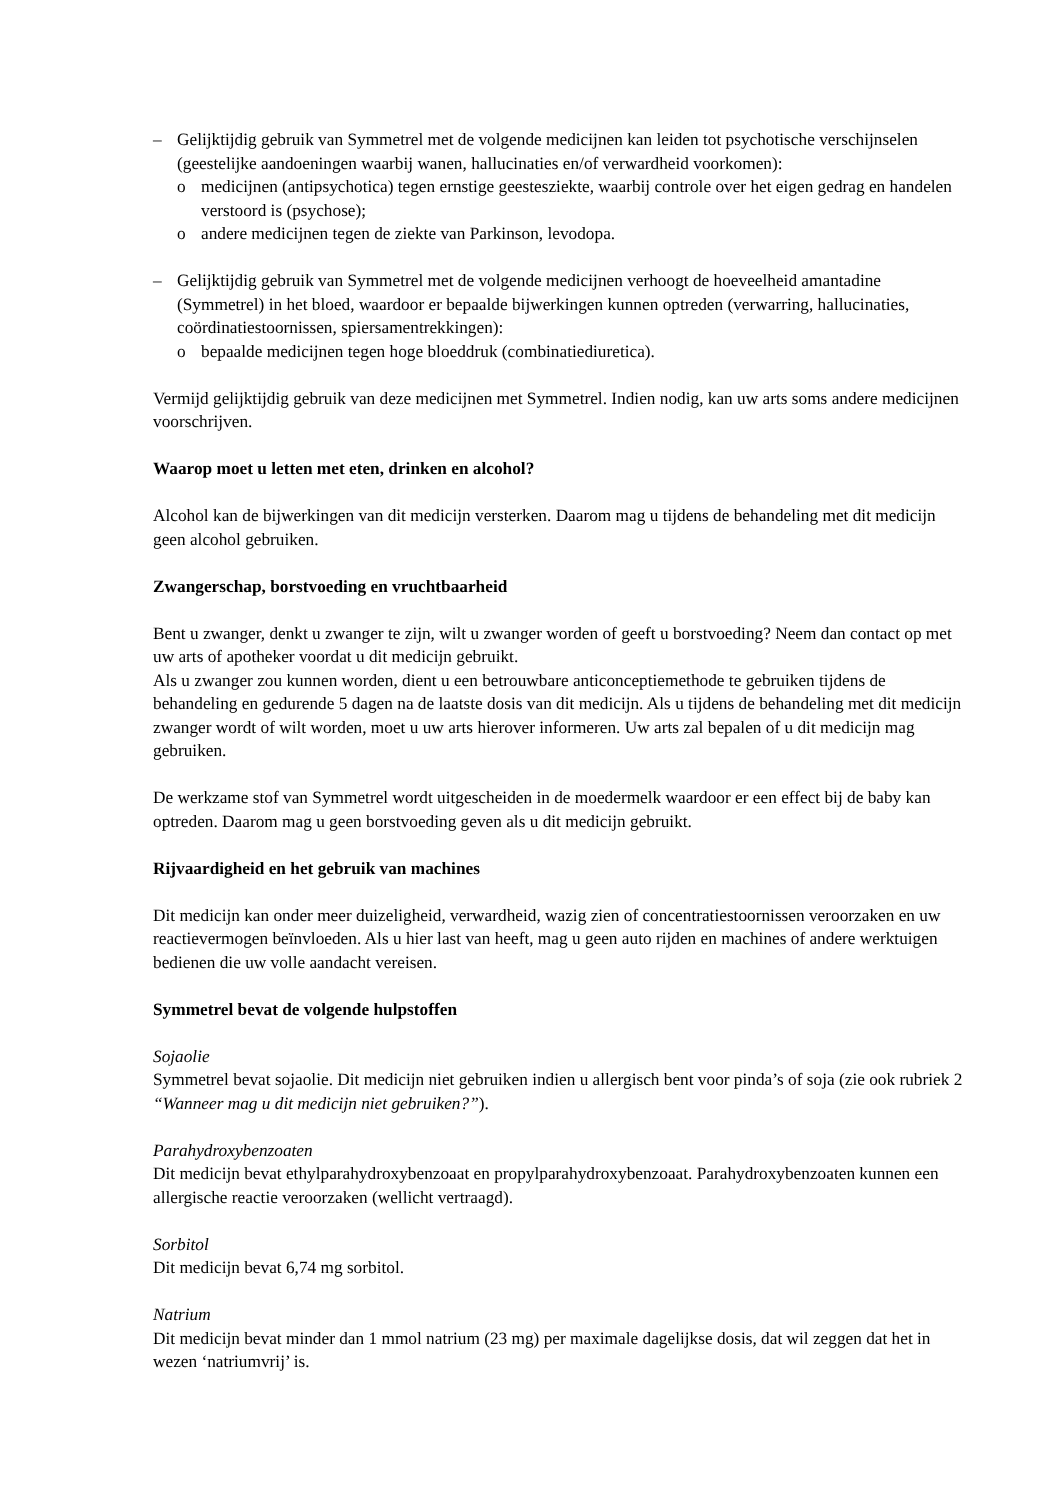– Gelijktijdig gebruik van Symmetrel met de volgende medicijnen kan leiden tot psychotische verschijnselen (geestelijke aandoeningen waarbij wanen, hallucinaties en/of verwardheid voorkomen):
o medicijnen (antipsychotica) tegen ernstige geestesziekte, waarbij controle over het eigen gedrag en handelen verstoord is (psychose);
o andere medicijnen tegen de ziekte van Parkinson, levodopa.
– Gelijktijdig gebruik van Symmetrel met de volgende medicijnen verhoogt de hoeveelheid amantadine (Symmetrel) in het bloed, waardoor er bepaalde bijwerkingen kunnen optreden (verwarring, hallucinaties, coördinatiestoornissen, spiersamentrekkingen):
o bepaalde medicijnen tegen hoge bloeddruk (combinatiediuretica).
Vermijd gelijktijdig gebruik van deze medicijnen met Symmetrel. Indien nodig, kan uw arts soms andere medicijnen voorschrijven.
Waarop moet u letten met eten, drinken en alcohol?
Alcohol kan de bijwerkingen van dit medicijn versterken. Daarom mag u tijdens de behandeling met dit medicijn geen alcohol gebruiken.
Zwangerschap, borstvoeding en vruchtbaarheid
Bent u zwanger, denkt u zwanger te zijn, wilt u zwanger worden of geeft u borstvoeding? Neem dan contact op met uw arts of apotheker voordat u dit medicijn gebruikt.
Als u zwanger zou kunnen worden, dient u een betrouwbare anticonceptiemethode te gebruiken tijdens de behandeling en gedurende 5 dagen na de laatste dosis van dit medicijn. Als u tijdens de behandeling met dit medicijn zwanger wordt of wilt worden, moet u uw arts hierover informeren. Uw arts zal bepalen of u dit medicijn mag gebruiken.
De werkzame stof van Symmetrel wordt uitgescheiden in de moedermelk waardoor er een effect bij de baby kan optreden. Daarom mag u geen borstvoeding geven als u dit medicijn gebruikt.
Rijvaardigheid en het gebruik van machines
Dit medicijn kan onder meer duizeligheid, verwardheid, wazig zien of concentratiestoornissen veroorzaken en uw reactievermogen beïnvloeden. Als u hier last van heeft, mag u geen auto rijden en machines of andere werktuigen bedienen die uw volle aandacht vereisen.
Symmetrel bevat de volgende hulpstoffen
Sojaolie
Symmetrel bevat sojaolie. Dit medicijn niet gebruiken indien u allergisch bent voor pinda’s of soja (zie ook rubriek 2 “Wanneer mag u dit medicijn niet gebruiken?”).
Parahydroxybenzoaten
Dit medicijn bevat ethylparahydroxybenzoaat en propylparahydroxybenzoaat. Parahydroxybenzoaten kunnen een allergische reactie veroorzaken (wellicht vertraagd).
Sorbitol
Dit medicijn bevat 6,74 mg sorbitol.
Natrium
Dit medicijn bevat minder dan 1 mmol natrium (23 mg) per maximale dagelijkse dosis, dat wil zeggen dat het in wezen ‘natriumvrij’ is.